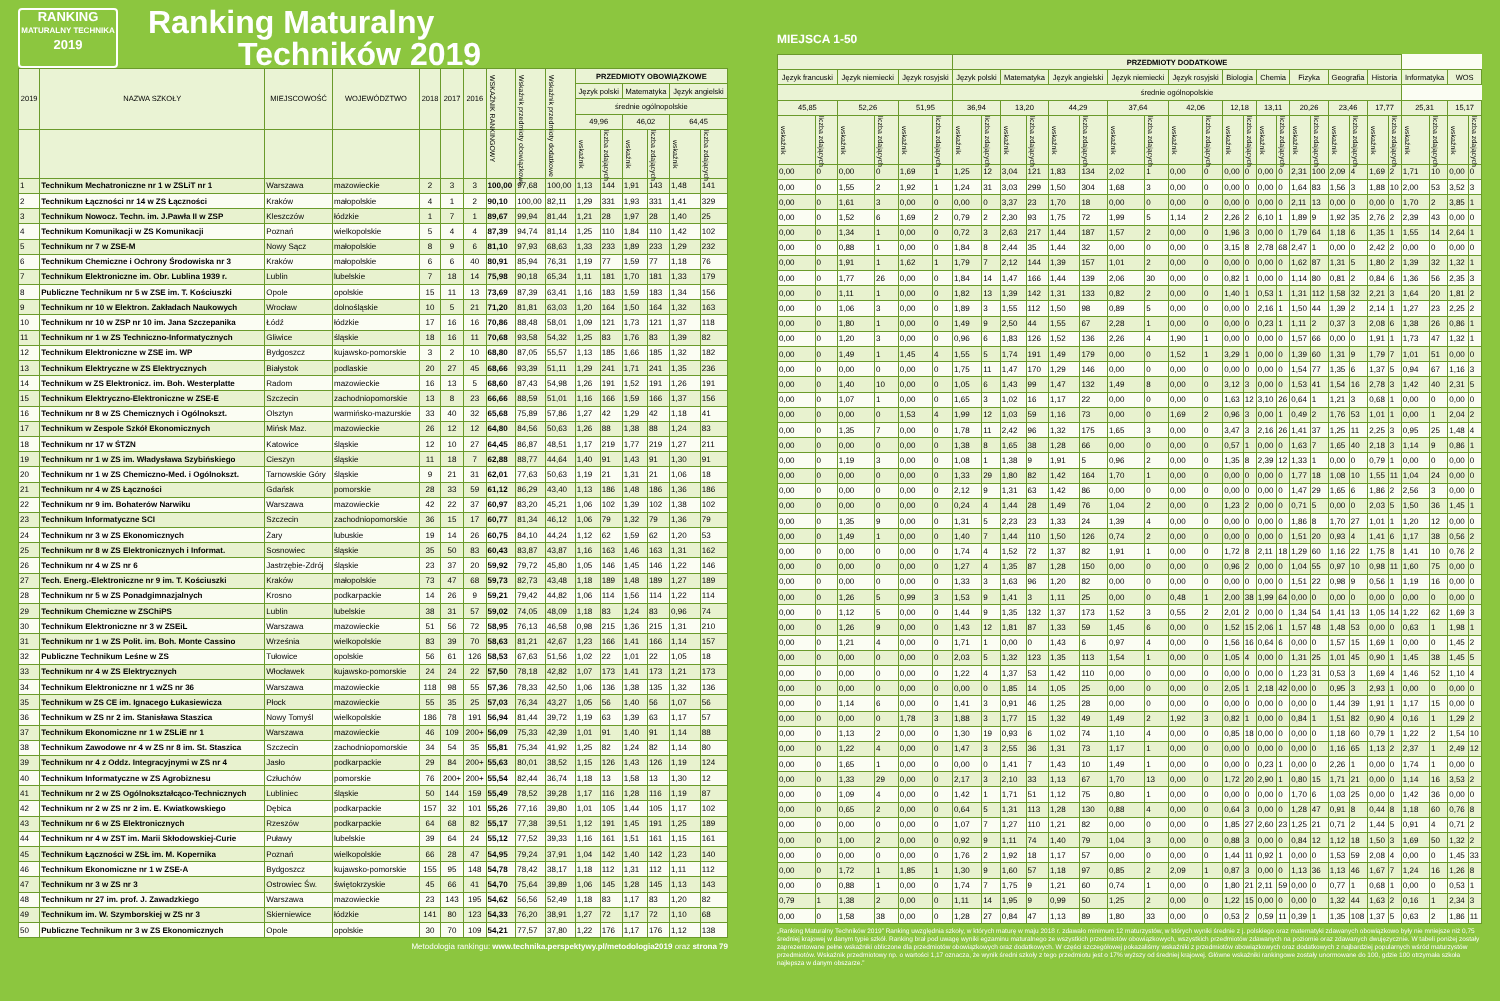RANKING
MATURALNY TECHNIKA
2019
Ranking Maturalny
Techników 2019
| 2019 | NAZWA SZKOŁY | MIEJSCOWOŚĆ | WOJEWÓDZTWO | 2018 | 2017 | 2016 | WSKAŹNIK RANKINGOWY | Wskaźnik przedmioty obowiązkowe | Wskaźnik przedmioty dodatkowe | PRZEDMIOTY OBOWIĄZKOWE | | | | | |
| --- | --- | --- | --- | --- | --- | --- | --- | --- | --- | --- | --- | --- | --- | --- | --- |
| | | | | | | | | | | Język polski | | Matematyka | | Język angielski | |
| | | | | | | | | | | średnie ogólnopolskie | | | | | |
| | | | | | | | | | | 49,96 | | 46,02 | | 64,45 | |
| | | | | | | | | | | wskaźnik | liczba zdających | wskaźnik | liczba zdających | wskaźnik | liczba zdających |
| 1 | Technikum Mechatroniczne nr 1 w ZSLiT nr 1 | Warszawa | mazowieckie | 2 | 3 | 3 | 100,00 | 97,68 | 100,00 | 1,13 | 144 | 1,91 | 143 | 1,48 | 141 |
| 2 | Technikum Łączności nr 14 w ZS Łączności | Kraków | małopolskie | 4 | 1 | 2 | 90,10 | 100,00 | 82,11 | 1,29 | 331 | 1,93 | 331 | 1,41 | 329 |
| 3 | Technikum Nowocz. Techn. im. J.Pawła II w ZSP | Kleszczów | łódzkie | 1 | 7 | 1 | 89,67 | 99,94 | 81,44 | 1,21 | 28 | 1,97 | 28 | 1,40 | 25 |
| 4 | Technikum Komunikacji w ZS Komunikacji | Poznań | wielkopolskie | 5 | 4 | 4 | 87,39 | 94,74 | 81,14 | 1,25 | 110 | 1,84 | 110 | 1,42 | 102 |
| 5 | Technikum nr 7 w ZSE-M | Nowy Sącz | małopolskie | 8 | 9 | 6 | 81,10 | 97,93 | 68,63 | 1,33 | 233 | 1,89 | 233 | 1,29 | 232 |
| 6 | Technikum Chemiczne i Ochrony Środowiska nr 3 | Kraków | małopolskie | 6 | 6 | 40 | 80,91 | 85,94 | 76,31 | 1,19 | 77 | 1,59 | 77 | 1,18 | 76 |
| 7 | Technikum Elektroniczne im. Obr. Lublina 1939 r. | Lublin | lubelskie | 7 | 18 | 14 | 75,98 | 90,18 | 65,34 | 1,11 | 181 | 1,70 | 181 | 1,33 | 179 |
| 8 | Publiczne Technikum nr 5 w ZSE im. T. Kościuszki | Opole | opolskie | 15 | 11 | 13 | 73,69 | 87,39 | 63,41 | 1,16 | 183 | 1,59 | 183 | 1,34 | 156 |
| 9 | Technikum nr 10 w Elektron. Zakładach Naukowych | Wrocław | dolnośląskie | 10 | 5 | 21 | 71,20 | 81,81 | 63,03 | 1,20 | 164 | 1,50 | 164 | 1,32 | 163 |
| 10 | Technikum nr 10 w ZSP nr 10 im. Jana Szczepanika | Łódź | łódzkie | 17 | 16 | 16 | 70,86 | 88,48 | 58,01 | 1,09 | 121 | 1,73 | 121 | 1,37 | 118 |
| 11 | Technikum nr 1 w ZS Techniczno-Informatycznych | Gliwice | śląskie | 18 | 16 | 11 | 70,68 | 93,58 | 54,32 | 1,25 | 83 | 1,76 | 83 | 1,39 | 82 |
| 12 | Technikum Elektroniczne w ZSE im. WP | Bydgoszcz | kujawsko-pomorskie | 3 | 2 | 10 | 68,80 | 87,05 | 55,57 | 1,13 | 185 | 1,66 | 185 | 1,32 | 182 |
| 13 | Technikum Elektryczne w ZS Elektrycznych | Białystok | podlaskie | 20 | 27 | 45 | 68,66 | 93,39 | 51,11 | 1,29 | 241 | 1,71 | 241 | 1,35 | 236 |
| 14 | Technikum w ZS Elektronicz. im. Boh. Westerplatte | Radom | mazowieckie | 16 | 13 | 5 | 68,60 | 87,43 | 54,98 | 1,26 | 191 | 1,52 | 191 | 1,26 | 191 |
| 15 | Technikum Elektryczno-Elektroniczne w ZSE-E | Szczecin | zachodniopomorskie | 13 | 8 | 23 | 66,66 | 88,59 | 51,01 | 1,16 | 166 | 1,59 | 166 | 1,37 | 156 |
| 16 | Technikum nr 8 w ZS Chemicznych i Ogólnokszt. | Olsztyn | warmińsko-mazurskie | 33 | 40 | 32 | 65,68 | 75,89 | 57,86 | 1,27 | 42 | 1,29 | 42 | 1,18 | 41 |
| 17 | Technikum w Zespole Szkół Ekonomicznych | Mińsk Maz. | mazowieckie | 26 | 12 | 12 | 64,80 | 84,56 | 50,63 | 1,26 | 88 | 1,38 | 88 | 1,24 | 83 |
| 18 | Technikum nr 17 w ŚTZN | Katowice | śląskie | 12 | 10 | 27 | 64,45 | 86,87 | 48,51 | 1,17 | 219 | 1,77 | 219 | 1,27 | 211 |
| 19 | Technikum nr 1 w ZS im. Władysława Szybińskiego | Cieszyn | śląskie | 11 | 18 | 7 | 62,88 | 88,77 | 44,64 | 1,40 | 91 | 1,43 | 91 | 1,30 | 91 |
| 20 | Technikum nr 1 w ZS Chemiczno-Med. i Ogólnokszt. | Tarnowskie Góry | śląskie | 9 | 21 | 31 | 62,01 | 77,63 | 50,63 | 1,19 | 21 | 1,31 | 21 | 1,06 | 18 |
| 21 | Technikum nr 4 w ZS Łączności | Gdańsk | pomorskie | 28 | 33 | 59 | 61,12 | 86,29 | 43,40 | 1,13 | 186 | 1,48 | 186 | 1,36 | 186 |
| 22 | Technikum nr 9 im. Bohaterów Narwiku | Warszawa | mazowieckie | 42 | 22 | 37 | 60,97 | 83,20 | 45,21 | 1,06 | 102 | 1,39 | 102 | 1,38 | 102 |
| 23 | Technikum Informatyczne SCI | Szczecin | zachodniopomorskie | 36 | 15 | 17 | 60,77 | 81,34 | 46,12 | 1,06 | 79 | 1,32 | 79 | 1,36 | 79 |
| 24 | Technikum nr 3 w ZS Ekonomicznych | Żary | lubuskie | 19 | 14 | 26 | 60,75 | 84,10 | 44,24 | 1,12 | 62 | 1,59 | 62 | 1,20 | 53 |
| 25 | Technikum nr 8 w ZS Elektronicznych i Informat. | Sosnowiec | śląskie | 35 | 50 | 83 | 60,43 | 83,87 | 43,87 | 1,16 | 163 | 1,46 | 163 | 1,31 | 162 |
| 26 | Technikum nr 4 w ZS nr 6 | Jastrzębie-Zdrój | śląskie | 23 | 37 | 20 | 59,92 | 79,72 | 45,80 | 1,05 | 146 | 1,45 | 146 | 1,22 | 146 |
| 27 | Tech. Energ.-Elektroniczne nr 9 im. T. Kościuszki | Kraków | małopolskie | 73 | 47 | 68 | 59,73 | 82,73 | 43,48 | 1,18 | 189 | 1,48 | 189 | 1,27 | 189 |
| 28 | Technikum nr 5 w ZS Ponadgimnazjalnych | Krosno | podkarpackie | 14 | 26 | 9 | 59,21 | 79,42 | 44,82 | 1,06 | 114 | 1,56 | 114 | 1,22 | 114 |
| 29 | Technikum Chemiczne w ZSChiPS | Lublin | lubelskie | 38 | 31 | 57 | 59,02 | 74,05 | 48,09 | 1,18 | 83 | 1,24 | 83 | 0,96 | 74 |
| 30 | Technikum Elektroniczne nr 3 w ZSEiL | Warszawa | mazowieckie | 51 | 56 | 72 | 58,95 | 76,13 | 46,58 | 0,98 | 215 | 1,36 | 215 | 1,31 | 210 |
| 31 | Technikum nr 1 w ZS Polit. im. Boh. Monte Cassino | Września | wielkopolskie | 83 | 39 | 70 | 58,63 | 81,21 | 42,67 | 1,23 | 166 | 1,41 | 166 | 1,14 | 157 |
| 32 | Publiczne Technikum Leśne w ZS | Tułowice | opolskie | 56 | 61 | 126 | 58,53 | 67,63 | 51,56 | 1,02 | 22 | 1,01 | 22 | 1,05 | 18 |
| 33 | Technikum nr 4 w ZS Elektrycznych | Włocławek | kujawsko-pomorskie | 24 | 24 | 22 | 57,50 | 78,18 | 42,82 | 1,07 | 173 | 1,41 | 173 | 1,21 | 173 |
| 34 | Technikum Elektroniczne nr 1 wZS nr 36 | Warszawa | mazowieckie | 118 | 98 | 55 | 57,36 | 78,33 | 42,50 | 1,06 | 136 | 1,38 | 135 | 1,32 | 136 |
| 35 | Technikum w ZS CE im. Ignacego Łukasiewicza | Płock | mazowieckie | 55 | 35 | 25 | 57,03 | 76,34 | 43,27 | 1,05 | 56 | 1,40 | 56 | 1,07 | 56 |
| 36 | Technikum w ZS nr 2 im. Stanisława Staszica | Nowy Tomyśl | wielkopolskie | 186 | 78 | 191 | 56,94 | 81,44 | 39,72 | 1,19 | 63 | 1,39 | 63 | 1,17 | 57 |
| 37 | Technikum Ekonomiczne nr 1 w ZSLiE nr 1 | Warszawa | mazowieckie | 46 | 109 | 200+ | 56,09 | 75,33 | 42,39 | 1,01 | 91 | 1,40 | 91 | 1,14 | 88 |
| 38 | Technikum Zawodowe nr 4 w ZS nr 8 im. St. Staszica | Szczecin | zachodniopomorskie | 34 | 54 | 35 | 55,81 | 75,34 | 41,92 | 1,25 | 82 | 1,24 | 82 | 1,14 | 80 |
| 39 | Technikum nr 4 z Oddz. Integracyjnymi w ZS nr 4 | Jasło | podkarpackie | 29 | 84 | 200+ | 55,63 | 80,01 | 38,52 | 1,15 | 126 | 1,43 | 126 | 1,19 | 124 |
| 40 | Technikum Informatyczne w ZS Agrobiznesu | Człuchów | pomorskie | 76 | 200+ | 200+ | 55,54 | 82,44 | 36,74 | 1,18 | 13 | 1,58 | 13 | 1,30 | 12 |
| 41 | Technikum nr 2 w ZS Ogólnokształcąco-Technicznych | Lubliniec | śląskie | 50 | 144 | 159 | 55,49 | 78,52 | 39,28 | 1,17 | 116 | 1,28 | 116 | 1,19 | 87 |
| 42 | Technikum nr 2 w ZS nr 2 im. E. Kwiatkowskiego | Dębica | podkarpackie | 157 | 32 | 101 | 55,26 | 77,16 | 39,80 | 1,01 | 105 | 1,44 | 105 | 1,17 | 102 |
| 43 | Technikum nr 6 w ZS Elektronicznych | Rzeszów | podkarpackie | 64 | 68 | 82 | 55,17 | 77,38 | 39,51 | 1,12 | 191 | 1,45 | 191 | 1,25 | 189 |
| 44 | Technikum nr 4 w ZST im. Marii Skłodowskiej-Curie | Puławy | lubelskie | 39 | 64 | 24 | 55,12 | 77,52 | 39,33 | 1,16 | 161 | 1,51 | 161 | 1,15 | 161 |
| 45 | Technikum Łączności w ZSŁ im. M. Kopernika | Poznań | wielkopolskie | 66 | 28 | 47 | 54,95 | 79,24 | 37,91 | 1,04 | 142 | 1,40 | 142 | 1,23 | 140 |
| 46 | Technikum Ekonomiczne nr 1 w ZSE-A | Bydgoszcz | kujawsko-pomorskie | 155 | 95 | 148 | 54,78 | 78,42 | 38,17 | 1,18 | 112 | 1,31 | 112 | 1,11 | 112 |
| 47 | Technikum nr 3 w ZS nr 3 | Ostrowiec Św. | świętokrzyskie | 45 | 66 | 41 | 54,70 | 75,64 | 39,89 | 1,06 | 145 | 1,28 | 145 | 1,13 | 143 |
| 48 | Technikum nr 27 im. prof. J. Zawadzkiego | Warszawa | mazowieckie | 23 | 143 | 195 | 54,62 | 56,56 | 52,49 | 1,18 | 83 | 1,17 | 83 | 1,20 | 82 |
| 49 | Technikum im. W. Szymborskiej w ZS nr 3 | Skierniewice | łódzkie | 141 | 80 | 123 | 54,33 | 76,20 | 38,91 | 1,27 | 72 | 1,17 | 72 | 1,10 | 68 |
| 50 | Publiczne Technikum nr 3 w ZS Ekonomicznych | Opole | opolskie | 30 | 70 | 109 | 54,21 | 77,57 | 37,80 | 1,22 | 176 | 1,17 | 176 | 1,12 | 138 |
Metodologia rankingu: www.technika.perspektywy.pl/metodologia2019 oraz strona 79
MIEJSCA 1-50
| | | | | | | PRZEDMIOTY DODATKOWE | | | | | | | | | | | | | | | | | | | | | | | |
| --- | --- | --- | --- | --- | --- | --- | --- | --- | --- | --- | --- | --- | --- | --- | --- | --- | --- | --- | --- | --- | --- | --- | --- | --- | --- | --- | --- | --- | --- |
| Język francuski | | Język niemiecki | | Język rosyjski | | Język polski | | Matematyka | | Język angielski | | Język niemiecki | | Język rosyjski | | Biologia | | Chemia | | Fizyka | | Geografia | | Historia | | Informatyka | | WOS | |
| | | | | | | średnie ogólnopolskie | | | | | | | | | | | | | | | | | | | | | | | |
| 45,85 | | 52,26 | | 51,95 | | 36,94 | | 13,20 | | 44,29 | | 37,64 | | 42,06 | | 12,18 | | 13,11 | | 20,26 | | 23,46 | | 17,77 | | 25,31 | | 15,17 | |
| wskaźnik | liczba zdających | wskaźnik | liczba zdających | wskaźnik | liczba zdających | wskaźnik | liczba zdających | wskaźnik | liczba zdających | wskaźnik | liczba zdających | wskaźnik | liczba zdających | wskaźnik | liczba zdających | wskaźnik | liczba zdających | wskaźnik | liczba zdających | wskaźnik | liczba zdających | wskaźnik | liczba zdających | wskaźnik | liczba zdających | wskaźnik | liczba zdających | wskaźnik | liczba zdających |
| 0,00 | 0 | 0,00 | 0 | 1,69 | 1 | 1,25 | 12 | 3,04 | 121 | 1,83 | 134 | 2,02 | 1 | 0,00 | 0 | 0,00 | 0 | 0,00 | 0 | 2,31 | 100 | 2,09 | 4 | 1,69 | 2 | 1,71 | 10 | 0,00 | 0 |
| 0,00 | 0 | 1,55 | 2 | 1,92 | 1 | 1,24 | 31 | 3,03 | 299 | 1,50 | 304 | 1,68 | 3 | 0,00 | 0 | 0,00 | 0 | 0,00 | 0 | 1,64 | 83 | 1,56 | 3 | 1,88 | 10 | 2,00 | 53 | 3,52 | 3 |
| 0,00 | 0 | 1,61 | 3 | 0,00 | 0 | 0,00 | 0 | 3,37 | 23 | 1,70 | 18 | 0,00 | 0 | 0,00 | 0 | 0,00 | 0 | 0,00 | 0 | 2,11 | 13 | 0,00 | 0 | 0,00 | 0 | 1,70 | 2 | 3,85 | 1 |
| 0,00 | 0 | 1,52 | 6 | 1,69 | 2 | 0,79 | 2 | 2,30 | 93 | 1,75 | 72 | 1,99 | 5 | 1,14 | 2 | 2,26 | 2 | 6,10 | 1 | 1,89 | 9 | 1,92 | 35 | 2,76 | 2 | 2,39 | 43 | 0,00 | 0 |
| 0,00 | 0 | 1,34 | 1 | 0,00 | 0 | 0,72 | 3 | 2,63 | 217 | 1,44 | 187 | 1,57 | 2 | 0,00 | 0 | 1,96 | 3 | 0,00 | 0 | 1,79 | 64 | 1,18 | 6 | 1,35 | 1 | 1,55 | 14 | 2,64 | 1 |
| 0,00 | 0 | 0,88 | 1 | 0,00 | 0 | 1,84 | 8 | 2,44 | 35 | 1,44 | 32 | 0,00 | 0 | 0,00 | 0 | 3,15 | 8 | 2,78 | 68 | 2,47 | 1 | 0,00 | 0 | 2,42 | 2 | 0,00 | 0 | 0,00 | 0 |
| 0,00 | 0 | 1,91 | 1 | 1,62 | 1 | 1,79 | 7 | 2,12 | 144 | 1,39 | 157 | 1,01 | 2 | 0,00 | 0 | 0,00 | 0 | 0,00 | 0 | 1,62 | 87 | 1,31 | 5 | 1,80 | 2 | 1,39 | 32 | 1,32 | 1 |
| 0,00 | 0 | 1,77 | 26 | 0,00 | 0 | 1,84 | 14 | 1,47 | 166 | 1,44 | 139 | 2,06 | 30 | 0,00 | 0 | 0,82 | 1 | 0,00 | 0 | 1,14 | 80 | 0,81 | 2 | 0,84 | 6 | 1,36 | 56 | 2,35 | 3 |
| 0,00 | 0 | 1,11 | 1 | 0,00 | 0 | 1,82 | 13 | 1,39 | 142 | 1,31 | 133 | 0,82 | 2 | 0,00 | 0 | 1,40 | 1 | 0,53 | 1 | 1,31 | 112 | 1,58 | 32 | 2,21 | 3 | 1,64 | 20 | 1,81 | 2 |
| 0,00 | 0 | 1,06 | 3 | 0,00 | 0 | 1,89 | 3 | 1,55 | 112 | 1,50 | 98 | 0,89 | 5 | 0,00 | 0 | 0,00 | 0 | 2,16 | 1 | 1,50 | 44 | 1,39 | 2 | 2,14 | 1 | 1,27 | 23 | 2,25 | 2 |
| 0,00 | 0 | 1,80 | 1 | 0,00 | 0 | 1,49 | 9 | 2,50 | 44 | 1,55 | 67 | 2,28 | 1 | 0,00 | 0 | 0,00 | 0 | 0,23 | 1 | 1,11 | 2 | 0,37 | 3 | 2,08 | 6 | 1,38 | 26 | 0,86 | 1 |
| 0,00 | 0 | 1,20 | 3 | 0,00 | 0 | 0,96 | 6 | 1,83 | 126 | 1,52 | 136 | 2,26 | 4 | 1,90 | 1 | 0,00 | 0 | 0,00 | 0 | 1,57 | 66 | 0,00 | 0 | 1,91 | 1 | 1,73 | 47 | 1,32 | 1 |
| 0,00 | 0 | 1,49 | 1 | 1,45 | 4 | 1,55 | 5 | 1,74 | 191 | 1,49 | 179 | 0,00 | 0 | 1,52 | 1 | 3,29 | 1 | 0,00 | 0 | 1,39 | 60 | 1,31 | 9 | 1,79 | 7 | 1,01 | 51 | 0,00 | 0 |
| 0,00 | 0 | 0,00 | 0 | 0,00 | 0 | 1,75 | 11 | 1,47 | 170 | 1,29 | 146 | 0,00 | 0 | 0,00 | 0 | 0,00 | 0 | 0,00 | 0 | 1,54 | 77 | 1,35 | 6 | 1,37 | 5 | 0,94 | 67 | 1,16 | 3 |
| 0,00 | 0 | 1,40 | 10 | 0,00 | 0 | 1,05 | 6 | 1,43 | 99 | 1,47 | 132 | 1,49 | 8 | 0,00 | 0 | 3,12 | 3 | 0,00 | 0 | 1,53 | 41 | 1,54 | 16 | 2,78 | 3 | 1,42 | 40 | 2,31 | 5 |
| 0,00 | 0 | 1,07 | 1 | 0,00 | 0 | 1,65 | 3 | 1,02 | 16 | 1,17 | 22 | 0,00 | 0 | 0,00 | 0 | 1,63 | 12 | 3,10 | 26 | 0,64 | 1 | 1,21 | 3 | 0,68 | 1 | 0,00 | 0 | 0,00 | 0 |
| 0,00 | 0 | 0,00 | 0 | 1,53 | 4 | 1,99 | 12 | 1,03 | 59 | 1,16 | 73 | 0,00 | 0 | 1,69 | 2 | 0,96 | 3 | 0,00 | 1 | 0,49 | 2 | 1,76 | 53 | 1,01 | 1 | 0,00 | 1 | 2,04 | 2 |
| 0,00 | 0 | 1,35 | 7 | 0,00 | 0 | 1,78 | 11 | 2,42 | 96 | 1,32 | 175 | 1,65 | 3 | 0,00 | 0 | 3,47 | 3 | 2,16 | 26 | 1,41 | 37 | 1,25 | 11 | 2,25 | 3 | 0,95 | 25 | 1,48 | 4 |
| 0,00 | 0 | 0,00 | 0 | 0,00 | 0 | 1,38 | 8 | 1,65 | 38 | 1,28 | 66 | 0,00 | 0 | 0,00 | 0 | 0,57 | 1 | 0,00 | 0 | 1,63 | 7 | 1,65 | 40 | 2,18 | 3 | 1,14 | 9 | 0,86 | 1 |
| 0,00 | 0 | 1,19 | 3 | 0,00 | 0 | 1,08 | 1 | 1,38 | 9 | 1,91 | 5 | 0,96 | 2 | 0,00 | 0 | 1,35 | 8 | 2,39 | 12 | 1,33 | 1 | 0,00 | 0 | 0,79 | 1 | 0,00 | 0 | 0,00 | 0 |
| 0,00 | 0 | 0,00 | 0 | 0,00 | 0 | 1,33 | 29 | 1,80 | 82 | 1,42 | 164 | 1,70 | 1 | 0,00 | 0 | 0,00 | 0 | 0,00 | 0 | 1,77 | 18 | 1,08 | 10 | 1,55 | 11 | 1,04 | 24 | 0,00 | 0 |
| 0,00 | 0 | 0,00 | 0 | 0,00 | 0 | 2,12 | 9 | 1,31 | 63 | 1,42 | 86 | 0,00 | 0 | 0,00 | 0 | 0,00 | 0 | 0,00 | 0 | 1,47 | 29 | 1,65 | 6 | 1,86 | 2 | 2,56 | 3 | 0,00 | 0 |
| 0,00 | 0 | 0,00 | 0 | 0,00 | 0 | 0,24 | 4 | 1,44 | 28 | 1,49 | 76 | 1,04 | 2 | 0,00 | 0 | 1,23 | 2 | 0,00 | 0 | 0,71 | 5 | 0,00 | 0 | 2,03 | 5 | 1,50 | 36 | 1,45 | 1 |
| 0,00 | 0 | 1,35 | 9 | 0,00 | 0 | 1,31 | 5 | 2,23 | 23 | 1,33 | 24 | 1,39 | 4 | 0,00 | 0 | 0,00 | 0 | 0,00 | 0 | 1,86 | 8 | 1,70 | 27 | 1,01 | 1 | 1,20 | 12 | 0,00 | 0 |
| 0,00 | 0 | 1,49 | 1 | 0,00 | 0 | 1,40 | 7 | 1,44 | 110 | 1,50 | 126 | 0,74 | 2 | 0,00 | 0 | 0,00 | 0 | 0,00 | 0 | 1,51 | 20 | 0,93 | 4 | 1,41 | 6 | 1,17 | 38 | 0,56 | 2 |
| 0,00 | 0 | 0,00 | 0 | 0,00 | 0 | 1,74 | 4 | 1,52 | 72 | 1,37 | 82 | 1,91 | 1 | 0,00 | 0 | 1,72 | 8 | 2,11 | 18 | 1,29 | 60 | 1,16 | 22 | 1,75 | 8 | 1,41 | 10 | 0,76 | 2 |
| 0,00 | 0 | 0,00 | 0 | 0,00 | 0 | 1,27 | 4 | 1,35 | 87 | 1,28 | 150 | 0,00 | 0 | 0,00 | 0 | 0,96 | 2 | 0,00 | 0 | 1,04 | 55 | 0,97 | 10 | 0,98 | 11 | 1,60 | 75 | 0,00 | 0 |
| 0,00 | 0 | 0,00 | 0 | 0,00 | 0 | 1,33 | 3 | 1,63 | 96 | 1,20 | 82 | 0,00 | 0 | 0,00 | 0 | 0,00 | 0 | 0,00 | 0 | 1,51 | 22 | 0,98 | 9 | 0,56 | 1 | 1,19 | 16 | 0,00 | 0 |
| 0,00 | 0 | 1,26 | 5 | 0,99 | 3 | 1,53 | 9 | 1,41 | 3 | 1,11 | 25 | 0,00 | 0 | 0,48 | 1 | 2,00 | 38 | 1,99 | 64 | 0,00 | 0 | 0,00 | 0 | 0,00 | 0 | 0,00 | 0 | 0,00 | 0 |
| 0,00 | 0 | 1,12 | 5 | 0,00 | 0 | 1,44 | 9 | 1,35 | 132 | 1,37 | 173 | 1,52 | 3 | 0,55 | 2 | 2,01 | 2 | 0,00 | 0 | 1,34 | 54 | 1,41 | 13 | 1,05 | 14 | 1,22 | 62 | 1,69 | 3 |
| 0,00 | 0 | 1,26 | 9 | 0,00 | 0 | 1,43 | 12 | 1,81 | 87 | 1,33 | 59 | 1,45 | 6 | 0,00 | 0 | 1,52 | 15 | 2,06 | 1 | 1,57 | 48 | 1,48 | 53 | 0,00 | 0 | 0,63 | 1 | 1,98 | 1 |
| 0,00 | 0 | 1,21 | 4 | 0,00 | 0 | 1,71 | 1 | 0,00 | 0 | 1,43 | 6 | 0,97 | 4 | 0,00 | 0 | 1,56 | 16 | 0,64 | 6 | 0,00 | 0 | 1,57 | 15 | 1,69 | 1 | 0,00 | 0 | 1,45 | 2 |
| 0,00 | 0 | 0,00 | 0 | 0,00 | 0 | 2,03 | 5 | 1,32 | 123 | 1,35 | 113 | 1,54 | 1 | 0,00 | 0 | 1,05 | 4 | 0,00 | 0 | 1,31 | 25 | 1,01 | 45 | 0,90 | 1 | 1,45 | 38 | 1,45 | 5 |
| 0,00 | 0 | 0,00 | 0 | 0,00 | 0 | 1,22 | 4 | 1,37 | 53 | 1,42 | 110 | 0,00 | 0 | 0,00 | 0 | 0,00 | 0 | 0,00 | 0 | 1,23 | 31 | 0,53 | 3 | 1,69 | 4 | 1,46 | 52 | 1,10 | 4 |
| 0,00 | 0 | 0,00 | 0 | 0,00 | 0 | 0,00 | 0 | 1,85 | 14 | 1,05 | 25 | 0,00 | 0 | 0,00 | 0 | 2,05 | 1 | 2,18 | 42 | 0,00 | 0 | 0,95 | 3 | 2,93 | 1 | 0,00 | 0 | 0,00 | 0 |
| 0,00 | 0 | 1,14 | 6 | 0,00 | 0 | 1,41 | 3 | 0,91 | 46 | 1,25 | 28 | 0,00 | 0 | 0,00 | 0 | 0,00 | 0 | 0,00 | 0 | 0,00 | 0 | 1,44 | 39 | 1,91 | 1 | 1,17 | 15 | 0,00 | 0 |
| 0,00 | 0 | 0,00 | 0 | 1,78 | 3 | 1,88 | 3 | 1,77 | 15 | 1,32 | 49 | 1,49 | 2 | 1,92 | 3 | 0,82 | 1 | 0,00 | 0 | 0,84 | 1 | 1,51 | 82 | 0,90 | 4 | 0,16 | 1 | 1,29 | 2 |
| 0,00 | 0 | 1,13 | 2 | 0,00 | 0 | 1,30 | 19 | 0,93 | 6 | 1,02 | 74 | 1,10 | 4 | 0,00 | 0 | 0,85 | 18 | 0,00 | 0 | 0,00 | 0 | 1,18 | 60 | 0,79 | 1 | 1,22 | 2 | 1,54 | 10 |
| 0,00 | 0 | 1,22 | 4 | 0,00 | 0 | 1,47 | 3 | 2,55 | 36 | 1,31 | 73 | 1,17 | 1 | 0,00 | 0 | 0,00 | 0 | 0,00 | 0 | 0,00 | 0 | 1,16 | 65 | 1,13 | 2 | 2,37 | 1 | 2,49 | 12 |
| 0,00 | 0 | 1,65 | 1 | 0,00 | 0 | 0,00 | 0 | 1,41 | 7 | 1,43 | 10 | 1,49 | 1 | 0,00 | 0 | 0,00 | 0 | 0,23 | 1 | 0,00 | 0 | 2,26 | 1 | 0,00 | 0 | 1,74 | 1 | 0,00 | 0 |
| 0,00 | 0 | 1,33 | 29 | 0,00 | 0 | 2,17 | 3 | 2,10 | 33 | 1,13 | 67 | 1,70 | 13 | 0,00 | 0 | 1,72 | 20 | 2,90 | 1 | 0,80 | 15 | 1,71 | 21 | 0,00 | 0 | 1,14 | 16 | 3,53 | 2 |
| 0,00 | 0 | 1,09 | 4 | 0,00 | 0 | 1,42 | 1 | 1,71 | 51 | 1,12 | 75 | 0,80 | 1 | 0,00 | 0 | 0,00 | 0 | 0,00 | 0 | 1,70 | 6 | 1,03 | 25 | 0,00 | 0 | 1,42 | 36 | 0,00 | 0 |
| 0,00 | 0 | 0,65 | 2 | 0,00 | 0 | 0,64 | 5 | 1,31 | 113 | 1,28 | 130 | 0,88 | 4 | 0,00 | 0 | 0,64 | 3 | 0,00 | 0 | 1,28 | 47 | 0,91 | 8 | 0,44 | 8 | 1,18 | 60 | 0,76 | 8 |
| 0,00 | 0 | 0,00 | 0 | 0,00 | 0 | 1,07 | 7 | 1,27 | 110 | 1,21 | 82 | 0,00 | 0 | 0,00 | 0 | 1,85 | 27 | 2,60 | 23 | 1,25 | 21 | 0,71 | 2 | 1,44 | 5 | 0,91 | 4 | 0,71 | 2 |
| 0,00 | 0 | 1,00 | 2 | 0,00 | 0 | 0,92 | 9 | 1,11 | 74 | 1,40 | 79 | 1,04 | 3 | 0,00 | 0 | 0,88 | 3 | 0,00 | 0 | 0,84 | 12 | 1,12 | 18 | 1,50 | 3 | 1,69 | 50 | 1,32 | 2 |
| 0,00 | 0 | 0,00 | 0 | 0,00 | 0 | 1,76 | 2 | 1,92 | 18 | 1,17 | 57 | 0,00 | 0 | 0,00 | 0 | 1,44 | 11 | 0,92 | 1 | 0,00 | 0 | 1,53 | 59 | 2,08 | 4 | 0,00 | 0 | 1,45 | 33 |
| 0,00 | 0 | 1,72 | 1 | 1,85 | 1 | 1,30 | 9 | 1,60 | 57 | 1,18 | 97 | 0,85 | 2 | 2,09 | 1 | 0,87 | 3 | 0,00 | 0 | 1,13 | 36 | 1,13 | 46 | 1,67 | 7 | 1,24 | 16 | 1,26 | 8 |
| 0,00 | 0 | 0,88 | 1 | 0,00 | 0 | 1,74 | 7 | 1,75 | 9 | 1,21 | 60 | 0,74 | 1 | 0,00 | 0 | 1,80 | 21 | 2,11 | 59 | 0,00 | 0 | 0,77 | 1 | 0,68 | 1 | 0,00 | 0 | 0,53 | 1 |
| 0,79 | 1 | 1,38 | 2 | 0,00 | 0 | 1,11 | 14 | 1,95 | 9 | 0,99 | 50 | 1,25 | 2 | 0,00 | 0 | 1,22 | 15 | 0,00 | 0 | 0,00 | 0 | 1,32 | 44 | 1,63 | 2 | 0,16 | 1 | 2,34 | 3 |
| 0,00 | 0 | 1,58 | 38 | 0,00 | 0 | 1,28 | 27 | 0,84 | 47 | 1,13 | 89 | 1,80 | 33 | 0,00 | 0 | 0,53 | 2 | 0,59 | 11 | 0,39 | 1 | 1,35 | 108 | 1,37 | 5 | 0,63 | 2 | 1,86 | 11 |
„Ranking Maturalny Techników 2019” Ranking uwzględnia szkoły, w których maturę w maju 2018 r. zdawało minimum 12 maturzystów, w których wyniki średnie z j. polskiego oraz matematyki zdawanych obowiązkowo były nie mniejsze niż 0,75 średniej krajowej w danym typie szkół. Ranking brał pod uwagę wyniki egzaminu maturalnego ze wszystkich przedmiotów obowiązkowych, wszystkich przedmiotów zdawanych na poziomie oraz zdawanych dwujęzycznie. W tabeli poniżej zostały zaprezentowane pełne wskaźniki obliczone dla przedmiotów obowiązkowych oraz dodatkowych. W części szczegółowej pokazaliśmy wskaźniki z przedmiotów obowiązkowych oraz dodatkowych z najbardziej popularnych wśród maturzystów przedmiotów. Wskaźnik przedmiotowy np. o wartości 1,17 oznacza, że wynik średni szkoły z tego przedmiotu jest o 17% wyższy od średniej krajowej. Główne wskaźniki rankingowe zostały unormowane do 100, gdzie 100 otrzymała szkoła najlepsza w danym obszarze.”